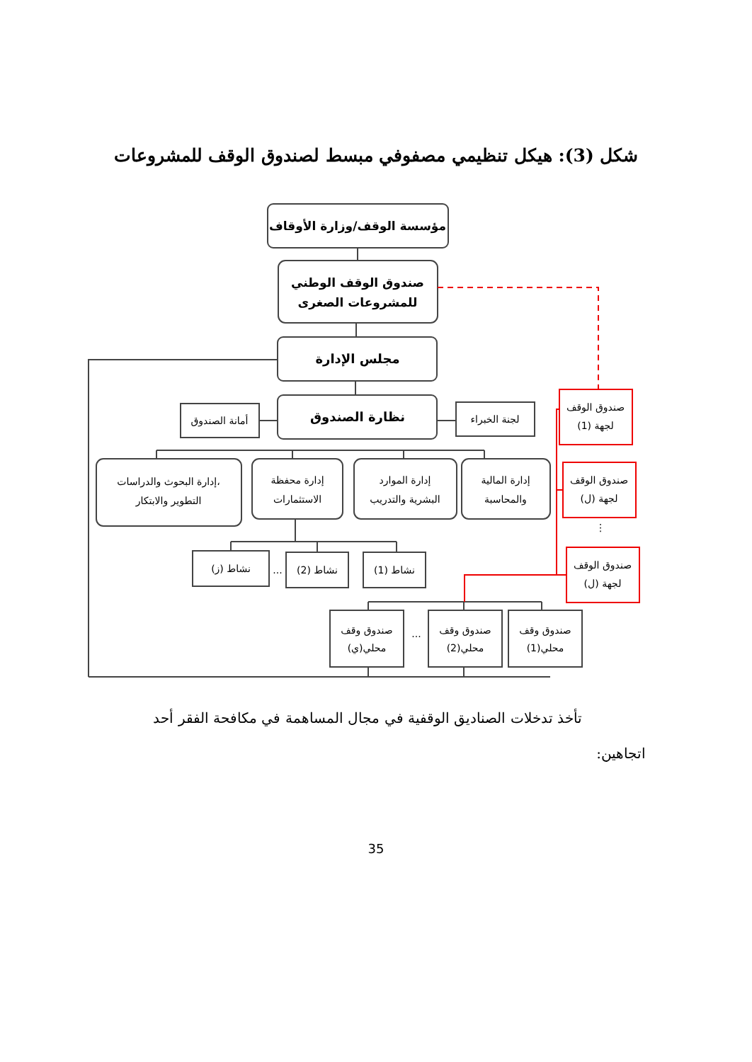شكل (3): هيكل تنظيمي مصفوفي مبسط لصندوق الوقف للمشروعات
مؤسسة الوقف/وزارة الأوقاف
صندوق الوقف الوطني
للمشروعات الصغرى
مجلس الإدارة
نظارة الصندوق
أمانة الصندوق
لجنة الخبراء
إدارة البحوث والدراسات،
التطوير والابتكار
إدارة محفظة
الاستثمارات
إدارة الموارد
البشرية والتدريب
إدارة المالية
والمحاسبة
نشاط (ز)
...
نشاط (2)
نشاط (1)
صندوق وقف
محلي(ي)
...
صندوق وقف
محلي(2)
صندوق وقف
محلي(1)
صندوق الوقف
لجهة (1)
صندوق الوقف
لجهة (ل)
⋮
صندوق الوقف
لجهة (ل)
تأخذ تدخلات الصناديق الوقفية في مجال المساهمة في مكافحة الفقر أحد
اتجاهين:
35